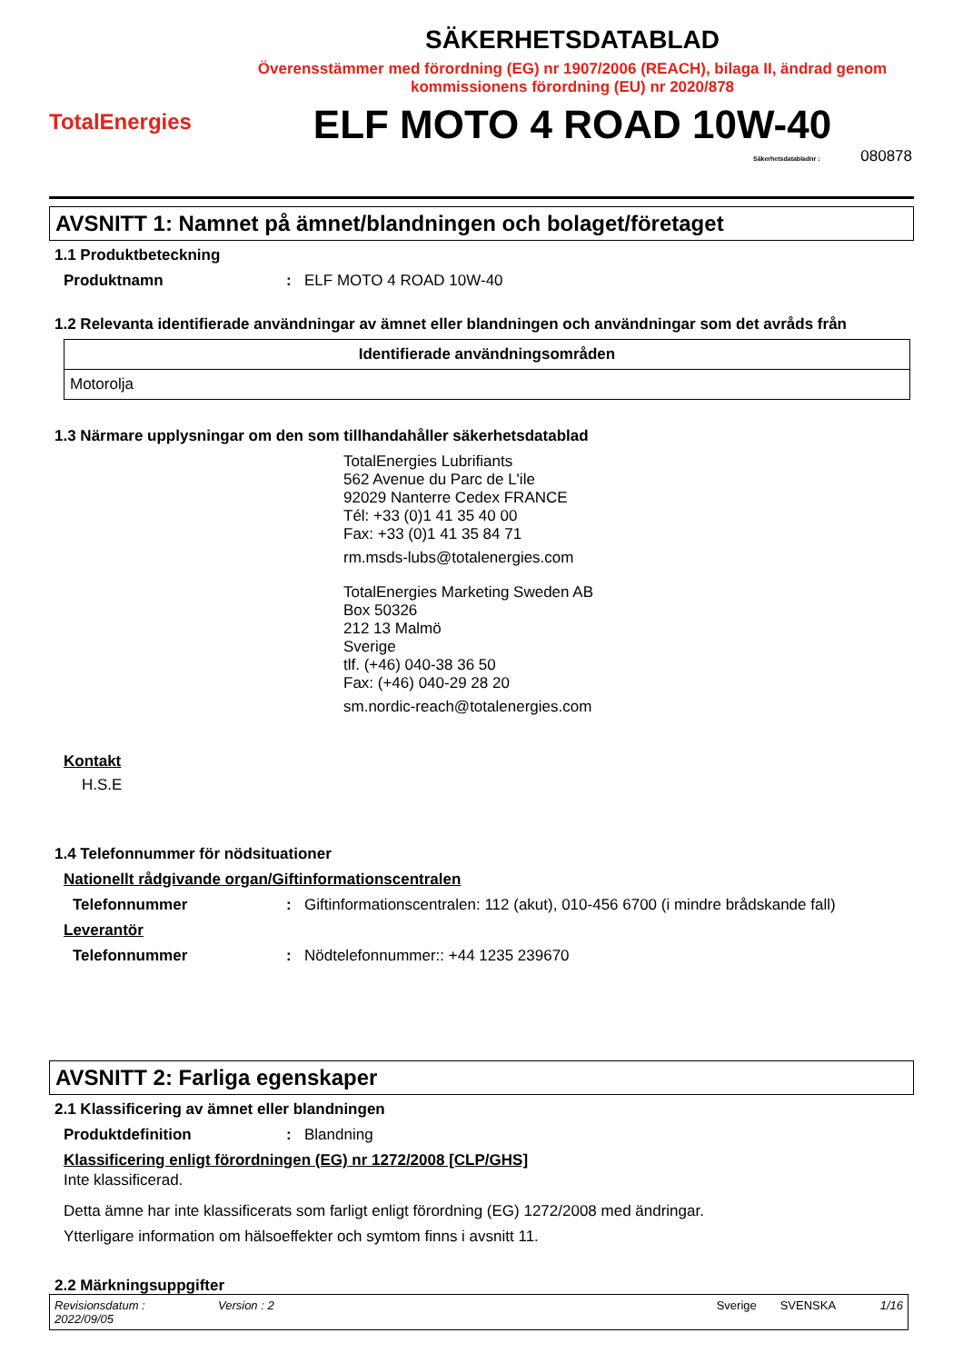TotalEnergies
SÄKERHETSDATABLAD
Överensstämmer med förordning (EG) nr 1907/2006 (REACH), bilaga II, ändrad genom kommissionens förordning (EU) nr 2020/878
ELF MOTO 4 ROAD 10W-40
Säkerhetsdatabladnr : 080878
AVSNITT 1: Namnet på ämnet/blandningen och bolaget/företaget
1.1 Produktbeteckning
Produktnamn: ELF MOTO 4 ROAD 10W-40
1.2 Relevanta identifierade användningar av ämnet eller blandningen och användningar som det avråds från
| Identifierade användningsområden |
| --- |
| Motorolja |
1.3 Närmare upplysningar om den som tillhandahåller säkerhetsdatablad
TotalEnergies Lubrifiants
562 Avenue du Parc de L'ile
92029 Nanterre Cedex FRANCE
Tél: +33 (0)1 41 35 40 00
Fax: +33 (0)1 41 35 84 71
rm.msds-lubs@totalenergies.com
TotalEnergies Marketing Sweden AB
Box 50326
212 13 Malmö
Sverige
tlf. (+46) 040-38 36 50
Fax: (+46) 040-29 28 20
sm.nordic-reach@totalenergies.com
Kontakt
H.S.E
1.4 Telefonnummer för nödsituationer
Nationellt rådgivande organ/Giftinformationscentralen
Telefonnummer: Giftinformationscentralen: 112 (akut), 010-456 6700 (i mindre brådskande fall)
Leverantör
Telefonnummer: Nödtelefonnummer:: +44 1235 239670
AVSNITT 2: Farliga egenskaper
2.1 Klassificering av ämnet eller blandningen
Produktdefinition: Blandning
Klassificering enligt förordningen (EG) nr 1272/2008 [CLP/GHS]
Inte klassificerad.
Detta ämne har inte klassificerats som farligt enligt förordning (EG) 1272/2008 med ändringar.
Ytterligare information om hälsoeffekter och symtom finns i avsnitt 11.
2.2 Märkningsuppgifter
Revisionsdatum :
2022/09/05 Version : 2 Sverige SVENSKA 1/16